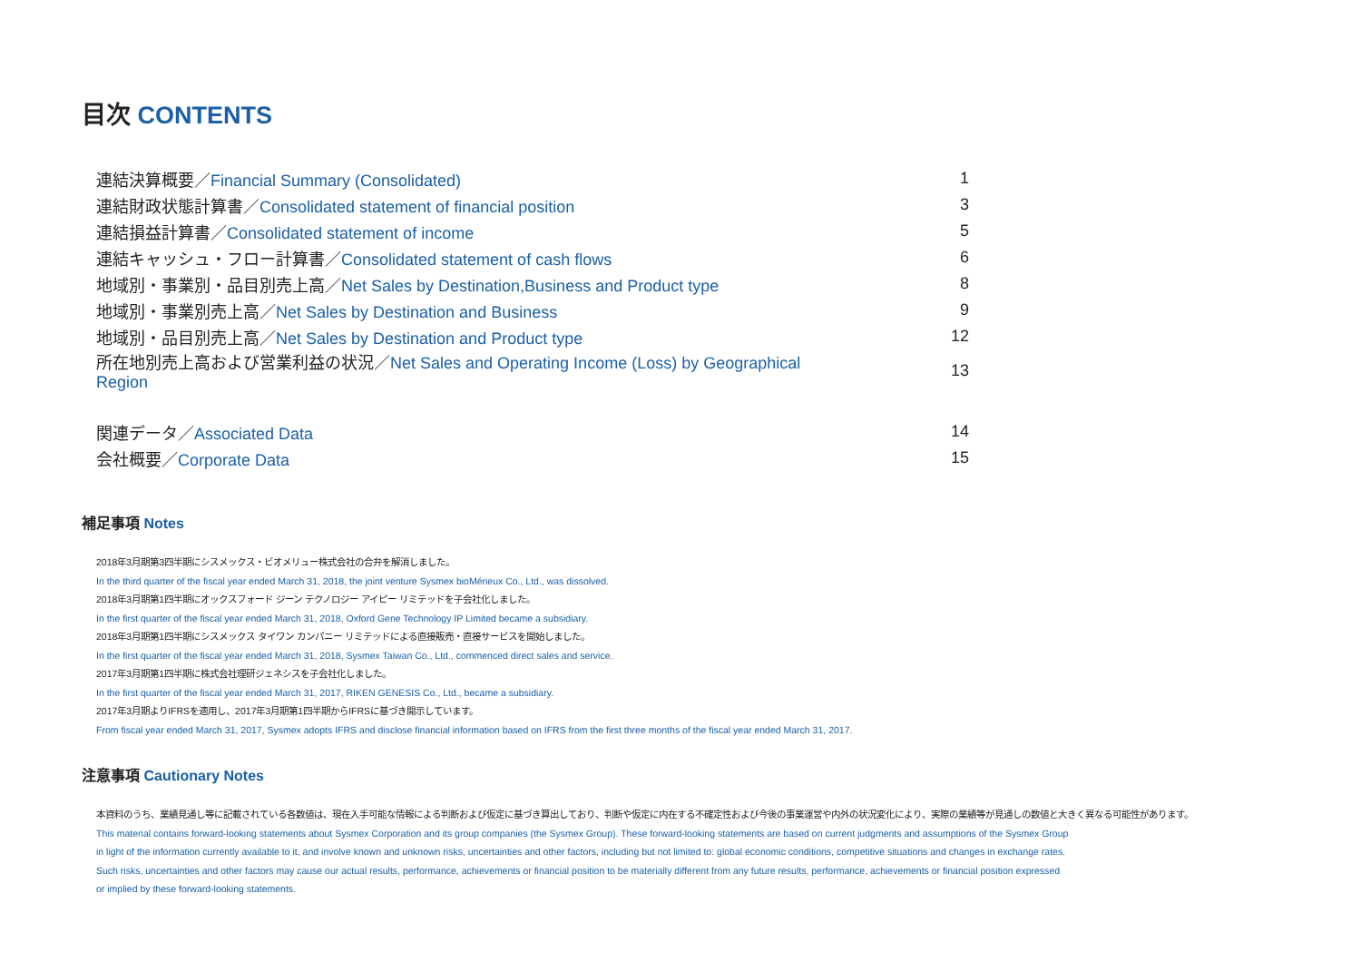目次 CONTENTS
| 連結決算概要／ Financial Summary (Consolidated) | 1 |
| 連結財政状態計算書／ Consolidated statement of financial position | 3 |
| 連結損益計算書／ Consolidated statement of income | 5 |
| 連結キャッシュ・フロー計算書／ Consolidated statement of cash flows | 6 |
| 地域別・事業別・品目別売上高／ Net Sales by Destination,Business and Product type | 8 |
| 地域別・事業別売上高／ Net Sales by Destination and Business | 9 |
| 地域別・品目別売上高／ Net Sales by Destination and Product type | 12 |
| 所在地別売上高および営業利益の状況／ Net Sales and Operating Income (Loss) by Geographical Region | 13 |
| 関連データ／ Associated Data | 14 |
| 会社概要／ Corporate Data | 15 |
補足事項 Notes
2018年3月期第3四半期にシスメックス・ビオメリュー株式会社の合弁を解消しました。
In the third quarter of the fiscal year ended March 31, 2018, the joint venture Sysmex bioMérieux Co., Ltd., was dissolved.
2018年3月期第1四半期にオックスフォード ジーン テクノロジー アイピー リミテッドを子会社化しました。
In the first quarter of the fiscal year ended March 31, 2018, Oxford Gene Technology IP Limited became a subsidiary.
2018年3月期第1四半期にシスメックス タイワン カンパニー リミテッドによる直接販売・直接サービスを開始しました。
In the first quarter of the fiscal year ended March 31, 2018, Sysmex Taiwan Co., Ltd., commenced direct sales and service.
2017年3月期第1四半期に株式会社理研ジェネシスを子会社化しました。
In the first quarter of the fiscal year ended March 31, 2017, RIKEN GENESIS Co., Ltd., became a subsidiary.
2017年3月期よりIFRSを適用し、2017年3月期第1四半期からIFRSに基づき開示しています。
From fiscal year ended March 31, 2017, Sysmex adopts IFRS and disclose financial information based on IFRS from the first three months of the fiscal year ended March 31, 2017.
注意事項 Cautionary Notes
本資料のうち、業績見通し等に記載されている各数値は、現在入手可能な情報による判断および仮定に基づき算出しており、判断や仮定に内在する不確定性および今後の事業運営や内外の状況変化により、実際の業績等が見通しの数値と大きく異なる可能性があります。
This material contains forward-looking statements about Sysmex Corporation and its group companies (the Sysmex Group). These forward-looking statements are based on current judgments and assumptions of the Sysmex Group
in light of the information currently available to it, and involve known and unknown risks, uncertainties and other factors, including but not limited to: global economic conditions, competitive situations and changes in exchange rates.
Such risks, uncertainties and other factors may cause our actual results, performance, achievements or financial position to be materially different from any future results, performance, achievements or financial position expressed
or implied by these forward-looking statements.